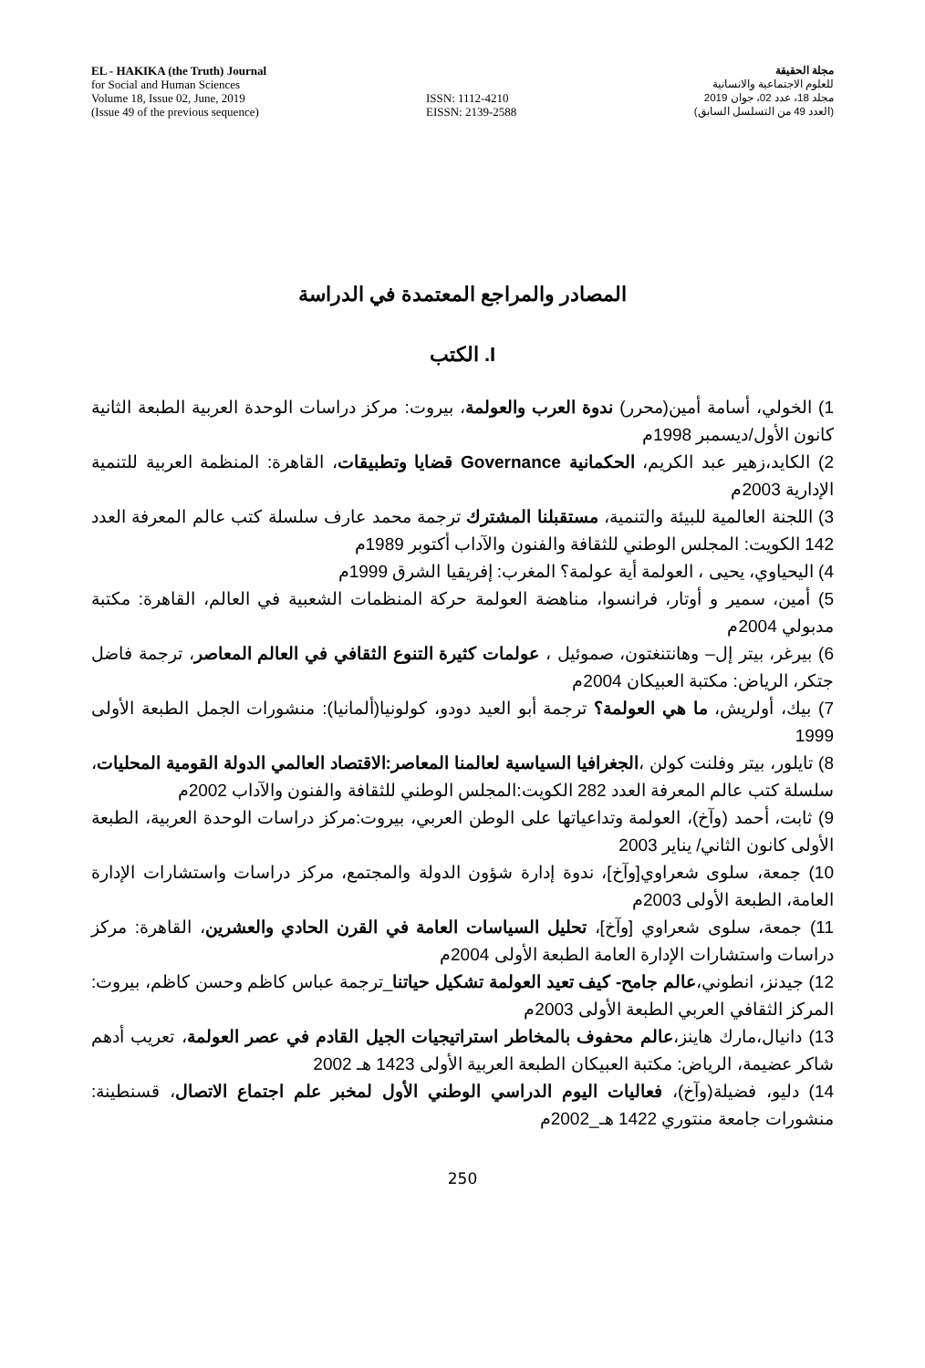EL - HAKIKA (the Truth) Journal
for Social and Human Sciences
Volume 18, Issue 02, June, 2019
(Issue 49 of the previous sequence)
ISSN: 1112-4210
EISSN: 2139-2588
مجلة الحقيقة
للعلوم الاجتماعية والانسانية
مجلد 18، عدد 02، جوان 2019
(العدد 49 من التسلسل السابق)
المصادر والمراجع المعتمدة في الدراسة
I. الكتب
1) الخولي، أسامة أمين(محرر) ندوة العرب والعولمة، بيروت: مركز دراسات الوحدة العربية الطبعة الثانية كانون الأول/ديسمبر 1998م
2) الكايد،زهير عبد الكريم، الحكمانية Governance قضايا وتطبيقات، القاهرة: المنظمة العربية للتنمية الإدارية 2003م
3) اللجنة العالمية للبيئة والتنمية، مستقبلنا المشترك ترجمة محمد عارف سلسلة كتب عالم المعرفة العدد 142 الكويت: المجلس الوطني للثقافة والفنون والآداب أكتوبر 1989م
4) اليحياوي، يحيى ، العولمة أية عولمة؟ المغرب: إفريقيا الشرق 1999م
5) أمين، سمير و أوتار، فرانسوا، مناهضة العولمة حركة المنظمات الشعبية في العالم، القاهرة: مكتبة مدبولي 2004م
6) بيرغر، بيتر إل– وهانتنغتون، صموئيل ، عولمات كثيرة التنوع الثقافي في العالم المعاصر، ترجمة فاضل جتكر، الرياض: مكتبة العبيكان 2004م
7) بيك، أولريش، ما هي العولمة؟ ترجمة أبو العيد دودو، كولونيا(ألمانيا): منشورات الجمل الطبعة الأولى 1999
8) تايلور، بيتر وفلنت كولن ،الجغرافيا السياسية لعالمنا المعاصر:الاقتصاد العالمي الدولة القومية المحليات، سلسلة كتب عالم المعرفة العدد 282 الكويت:المجلس الوطني للثقافة والفنون والآداب 2002م
9) ثابت، أحمد (وآخ)، العولمة وتداعياتها على الوطن العربي، بيروت:مركز دراسات الوحدة العربية، الطبعة الأولى كانون الثاني/ يناير 2003
10) جمعة، سلوى شعراوي[وآخ]، ندوة إدارة شؤون الدولة والمجتمع، مركز دراسات واستشارات الإدارة العامة، الطبعة الأولى 2003م
11) جمعة، سلوى شعراوي [وآخ]، تحليل السياسات العامة في القرن الحادي والعشرين، القاهرة: مركز دراسات واستشارات الإدارة العامة الطبعة الأولى 2004م
12) جيدنز، انطوني،عالم جامح- كيف تعيد العولمة تشكيل حياتنا_ترجمة عباس كاظم وحسن كاظم، بيروت: المركز الثقافي العربي الطبعة الأولى 2003م
13) دانيال،مارك هاينز،عالم محفوف بالمخاطر استراتيجيات الجيل القادم في عصر العولمة، تعريب أدهم شاكر عضيمة، الرياض: مكتبة العبيكان الطبعة العربية الأولى 1423 هـ 2002
14) دليو، فضيلة(وآخ)، فعاليات اليوم الدراسي الوطني الأول لمخبر علم اجتماع الاتصال، قسنطينة: منشورات جامعة منتوري 1422 هـ_2002م
250